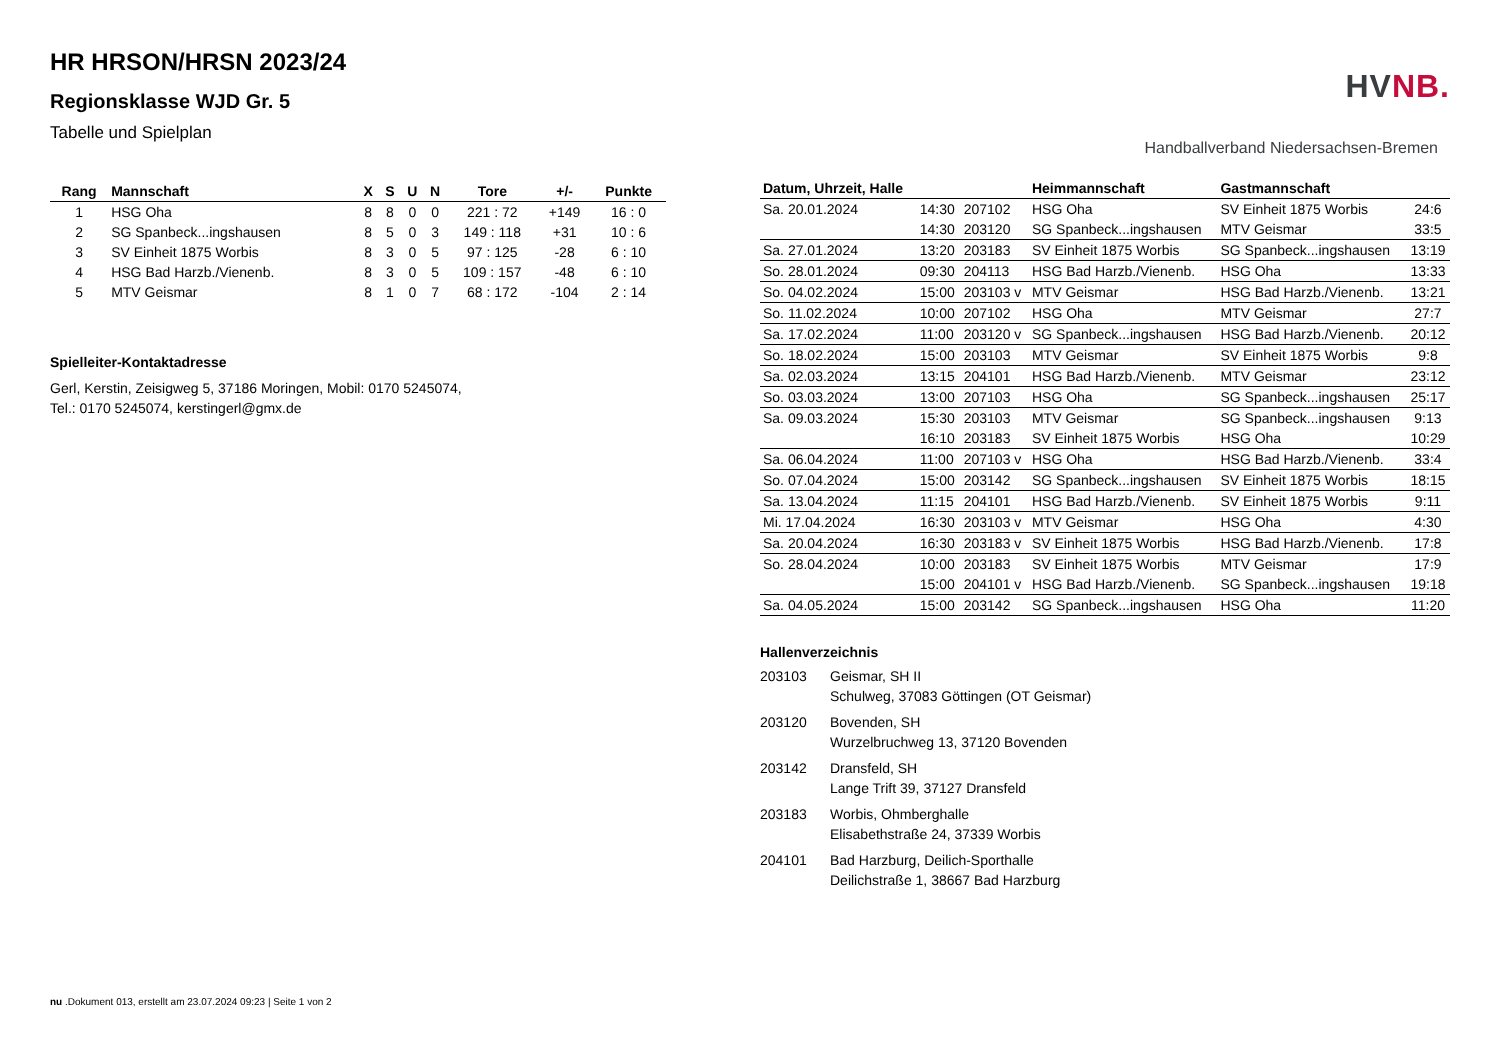HR HRSON/HRSN 2023/24
Regionsklasse WJD Gr. 5
Tabelle und Spielplan
| Rang | Mannschaft | X | S | U | N | Tore | +/- | Punkte |
| --- | --- | --- | --- | --- | --- | --- | --- | --- |
| 1 | HSG Oha | 8 | 8 | 0 | 0 | 221 : 72 | +149 | 16 : 0 |
| 2 | SG Spanbeck...ingshausen | 8 | 5 | 0 | 3 | 149 : 118 | +31 | 10 : 6 |
| 3 | SV Einheit 1875 Worbis | 8 | 3 | 0 | 5 | 97 : 125 | -28 | 6 : 10 |
| 4 | HSG Bad Harzb./Vienenb. | 8 | 3 | 0 | 5 | 109 : 157 | -48 | 6 : 10 |
| 5 | MTV Geismar | 8 | 1 | 0 | 7 | 68 : 172 | -104 | 2 : 14 |
Spielleiter-Kontaktadresse
Gerl, Kerstin, Zeisigweg 5, 37186 Moringen, Mobil: 0170 5245074,
Tel.: 0170 5245074, kerstingerl@gmx.de
HVNB.
Handballverband Niedersachsen-Bremen
| Datum, Uhrzeit, Halle | | | Heimmannschaft | Gastmannschaft | |
| --- | --- | --- | --- | --- | --- |
| Sa. 20.01.2024 | 14:30 | 207102 | HSG Oha | SV Einheit 1875 Worbis | 24:6 |
| | 14:30 | 203120 | SG Spanbeck...ingshausen | MTV Geismar | 33:5 |
| Sa. 27.01.2024 | 13:20 | 203183 | SV Einheit 1875 Worbis | SG Spanbeck...ingshausen | 13:19 |
| So. 28.01.2024 | 09:30 | 204113 | HSG Bad Harzb./Vienenb. | HSG Oha | 13:33 |
| So. 04.02.2024 | 15:00 | 203103 v | MTV Geismar | HSG Bad Harzb./Vienenb. | 13:21 |
| So. 11.02.2024 | 10:00 | 207102 | HSG Oha | MTV Geismar | 27:7 |
| Sa. 17.02.2024 | 11:00 | 203120 v | SG Spanbeck...ingshausen | HSG Bad Harzb./Vienenb. | 20:12 |
| So. 18.02.2024 | 15:00 | 203103 | MTV Geismar | SV Einheit 1875 Worbis | 9:8 |
| Sa. 02.03.2024 | 13:15 | 204101 | HSG Bad Harzb./Vienenb. | MTV Geismar | 23:12 |
| So. 03.03.2024 | 13:00 | 207103 | HSG Oha | SG Spanbeck...ingshausen | 25:17 |
| Sa. 09.03.2024 | 15:30 | 203103 | MTV Geismar | SG Spanbeck...ingshausen | 9:13 |
| | 16:10 | 203183 | SV Einheit 1875 Worbis | HSG Oha | 10:29 |
| Sa. 06.04.2024 | 11:00 | 207103 v | HSG Oha | HSG Bad Harzb./Vienenb. | 33:4 |
| So. 07.04.2024 | 15:00 | 203142 | SG Spanbeck...ingshausen | SV Einheit 1875 Worbis | 18:15 |
| Sa. 13.04.2024 | 11:15 | 204101 | HSG Bad Harzb./Vienenb. | SV Einheit 1875 Worbis | 9:11 |
| Mi. 17.04.2024 | 16:30 | 203103 v | MTV Geismar | HSG Oha | 4:30 |
| Sa. 20.04.2024 | 16:30 | 203183 v | SV Einheit 1875 Worbis | HSG Bad Harzb./Vienenb. | 17:8 |
| So. 28.04.2024 | 10:00 | 203183 | SV Einheit 1875 Worbis | MTV Geismar | 17:9 |
| | 15:00 | 204101 v | HSG Bad Harzb./Vienenb. | SG Spanbeck...ingshausen | 19:18 |
| Sa. 04.05.2024 | 15:00 | 203142 | SG Spanbeck...ingshausen | HSG Oha | 11:20 |
Hallenverzeichnis
203103 Geismar, SH II
Schulweg, 37083 Göttingen (OT Geismar)
203120 Bovenden, SH
Wurzelbruchweg 13, 37120 Bovenden
203142 Dransfeld, SH
Lange Trift 39, 37127 Dransfeld
203183 Worbis, Ohmberghalle
Elisabethstraße 24, 37339 Worbis
204101 Bad Harzburg, Deilich-Sporthalle
Deilichstraße 1, 38667 Bad Harzburg
nu .Dokument 013, erstellt am 23.07.2024 09:23 | Seite 1 von 2